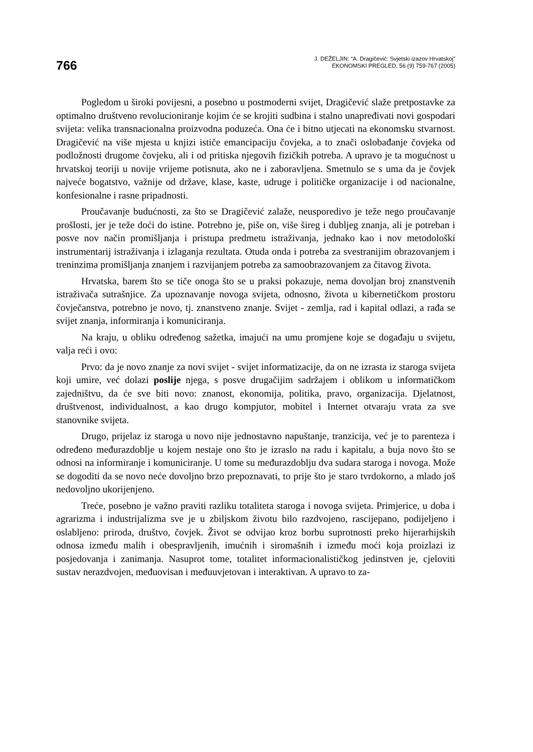766
J. DEŽELJIN: “A. Dragičević: Svjetski izazov Hrvatskoj”
EKONOMSKI PREGLED, 56 (9) 759-767 (2005)
Pogledom u široki povijesni, a posebno u postmoderni svijet, Dragičević slaže pretpostavke za optimalno društveno revolucioniranje kojim će se krojiti sudbina i stalno unapređivati novi gospodari svijeta: velika transnacionalna proizvodna poduzeća. Ona će i bitno utjecati na ekonomsku stvarnost. Dragičević na više mjesta u knjizi ističe emancipaciju čovjeka, a to znači oslobađanje čovjeka od podložnosti drugome čovjeku, ali i od pritiska njegovih fizičkih potreba. A upravo je ta mogućnost u hrvatskoj teoriji u novije vrijeme potisnuta, ako ne i zaboravljena. Smetnulo se s uma da je čovjek najveće bogatstvo, važnije od države, klase, kaste, udruge i političke organizacije i od nacionalne, konfesionalne i rasne pripadnosti.
Proučavanje budućnosti, za što se Dragičević zalaže, neusporedivo je teže nego proučavanje prošlosti, jer je teže doći do istine. Potrebno je, piše on, više šireg i dubljeg znanja, ali je potreban i posve nov način promišljanja i pristupa predmetu istraživanja, jednako kao i nov metodološki instrumentarij istraživanja i izlaganja rezultata. Otuda onda i potreba za svestranijim obrazovanjem i treninzima promišljanja znanjem i razvijanjem potreba za samoobrazovanjem za čitavog života.
Hrvatska, barem što se tiče onoga što se u praksi pokazuje, nema dovoljan broj znanstvenih istraživača sutrašnjice. Za upoznavanje novoga svijeta, odnosno, života u kibernetičkom prostoru čovječanstva, potrebno je novo, tj. znanstveno znanje. Svijet - zemlja, rad i kapital odlazi, a rađa se svijet znanja, informiranja i komuniciranja.
Na kraju, u obliku određenog sažetka, imajući na umu promjene koje se događaju u svijetu, valja reći i ovo:
Prvo: da je novo znanje za novi svijet - svijet informatizacije, da on ne izrasta iz staroga svijeta koji umire, već dolazi poslije njega, s posve drugačijim sadržajem i oblikom u informatičkom zajedništvu, da će sve biti novo: znanost, ekonomija, politika, pravo, organizacija. Djelatnost, društvenost, individualnost, a kao drugo kompjutor, mobitel i Internet otvaraju vrata za sve stanovnike svijeta.
Drugo, prijelaz iz staroga u novo nije jednostavno napuštanje, tranzicija, već je to parenteza i određeno međurazdoblje u kojem nestaje ono što je izraslo na radu i kapitalu, a buja novo što se odnosi na informiranje i komuniciranje. U tome su međurazdoblju dva sudara staroga i novoga. Može se dogoditi da se novo neće dovoljno brzo prepoznavati, to prije što je staro tvrdokorno, a mlado još nedovoljno ukorijenjeno.
Treće, posebno je važno praviti razliku totaliteta staroga i novoga svijeta. Primjerice, u doba i agrarizma i industrijalizma sve je u zbiljskom životu bilo razdvojeno, rascijepano, podijeljeno i oslabljeno: priroda, društvo, čovjek. Život se odvijao kroz borbu suprotnosti preko hijerarhijskih odnosa između malih i obespravljenih, imućnih i siromašnih i između moći koja proizlazi iz posjedovanja i zanimanja. Nasuprot tome, totalitet informacionalističkog jedinstven je, cjeloviti sustav nerazdvojen, međuovisan i međuuvjetovan i interaktivan. A upravo to za-